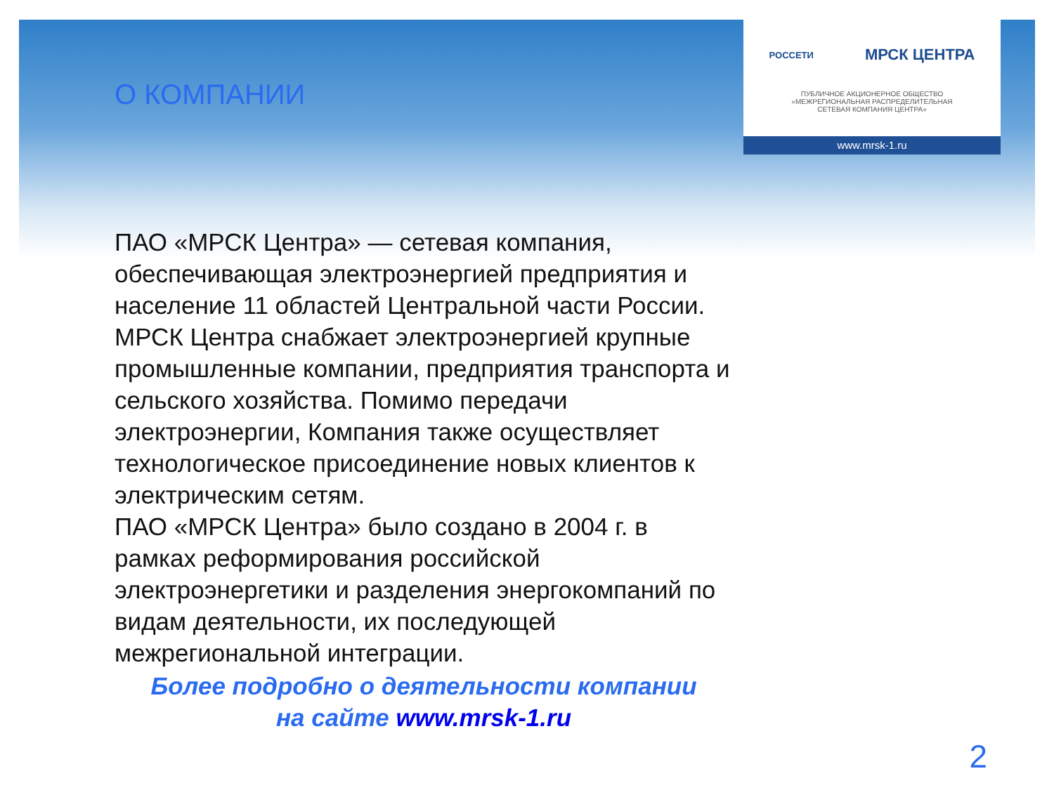РОССЕТИ МРСК ЦЕНТРА
ПУБЛИЧНОЕ АКЦИОНЕРНОЕ ОБЩЕСТВО
«МЕЖРЕГИОНАЛЬНАЯ РАСПРЕДЕЛИТЕЛЬНАЯ
СЕТЕВАЯ КОМПАНИЯ ЦЕНТРА»
www.mrsk-1.ru
О КОМПАНИИ
ПАО «МРСК Центра» — сетевая компания, обеспечивающая электроэнергией предприятия и население 11 областей Центральной части России. МРСК Центра снабжает электроэнергией крупные промышленные компании, предприятия транспорта и сельского хозяйства. Помимо передачи электроэнергии, Компания также осуществляет технологическое присоединение новых клиентов к электрическим сетям.
ПАО «МРСК Центра» было создано в 2004 г. в рамках реформирования российской электроэнергетики и разделения энергокомпаний по видам деятельности, их последующей межрегиональной интеграции.
Более подробно о деятельности компании
на сайте www.mrsk-1.ru
2